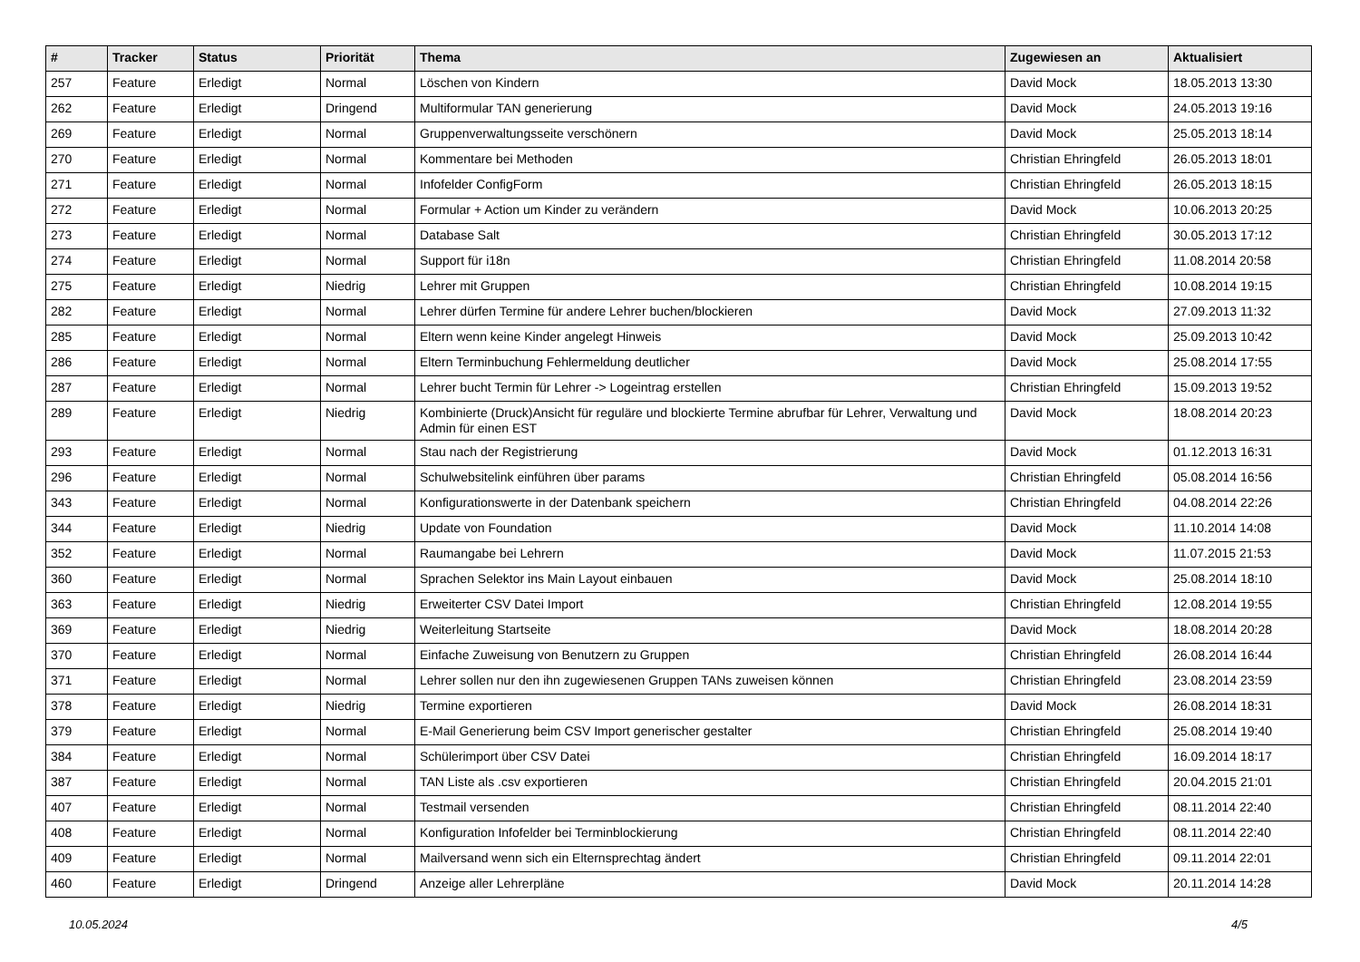| # | Tracker | Status | Priorität | Thema | Zugewiesen an | Aktualisiert |
| --- | --- | --- | --- | --- | --- | --- |
| 257 | Feature | Erledigt | Normal | Löschen von Kindern | David Mock | 18.05.2013 13:30 |
| 262 | Feature | Erledigt | Dringend | Multiformular TAN generierung | David Mock | 24.05.2013 19:16 |
| 269 | Feature | Erledigt | Normal | Gruppenverwaltungsseite verschönern | David Mock | 25.05.2013 18:14 |
| 270 | Feature | Erledigt | Normal | Kommentare bei Methoden | Christian Ehringfeld | 26.05.2013 18:01 |
| 271 | Feature | Erledigt | Normal | Infofelder ConfigForm | Christian Ehringfeld | 26.05.2013 18:15 |
| 272 | Feature | Erledigt | Normal | Formular + Action um Kinder zu verändern | David Mock | 10.06.2013 20:25 |
| 273 | Feature | Erledigt | Normal | Database Salt | Christian Ehringfeld | 30.05.2013 17:12 |
| 274 | Feature | Erledigt | Normal | Support für i18n | Christian Ehringfeld | 11.08.2014 20:58 |
| 275 | Feature | Erledigt | Niedrig | Lehrer mit Gruppen | Christian Ehringfeld | 10.08.2014 19:15 |
| 282 | Feature | Erledigt | Normal | Lehrer dürfen Termine für andere Lehrer buchen/blockieren | David Mock | 27.09.2013 11:32 |
| 285 | Feature | Erledigt | Normal | Eltern wenn keine Kinder angelegt Hinweis | David Mock | 25.09.2013 10:42 |
| 286 | Feature | Erledigt | Normal | Eltern Terminbuchung Fehlermeldung deutlicher | David Mock | 25.08.2014 17:55 |
| 287 | Feature | Erledigt | Normal | Lehrer bucht Termin für Lehrer -> Logeintrag erstellen | Christian Ehringfeld | 15.09.2013 19:52 |
| 289 | Feature | Erledigt | Niedrig | Kombinierte (Druck)Ansicht für reguläre und blockierte Termine abrufbar für Lehrer, Verwaltung und Admin für einen EST | David Mock | 18.08.2014 20:23 |
| 293 | Feature | Erledigt | Normal | Stau nach der Registrierung | David Mock | 01.12.2013 16:31 |
| 296 | Feature | Erledigt | Normal | Schulwebsitelink einführen über params | Christian Ehringfeld | 05.08.2014 16:56 |
| 343 | Feature | Erledigt | Normal | Konfigurationswerte in der Datenbank speichern | Christian Ehringfeld | 04.08.2014 22:26 |
| 344 | Feature | Erledigt | Niedrig | Update von Foundation | David Mock | 11.10.2014 14:08 |
| 352 | Feature | Erledigt | Normal | Raumangabe bei Lehrern | David Mock | 11.07.2015 21:53 |
| 360 | Feature | Erledigt | Normal | Sprachen Selektor ins Main Layout einbauen | David Mock | 25.08.2014 18:10 |
| 363 | Feature | Erledigt | Niedrig | Erweiterter CSV Datei Import | Christian Ehringfeld | 12.08.2014 19:55 |
| 369 | Feature | Erledigt | Niedrig | Weiterleitung Startseite | David Mock | 18.08.2014 20:28 |
| 370 | Feature | Erledigt | Normal | Einfache Zuweisung von Benutzern zu Gruppen | Christian Ehringfeld | 26.08.2014 16:44 |
| 371 | Feature | Erledigt | Normal | Lehrer sollen nur den ihn zugewiesenen Gruppen TANs zuweisen können | Christian Ehringfeld | 23.08.2014 23:59 |
| 378 | Feature | Erledigt | Niedrig | Termine exportieren | David Mock | 26.08.2014 18:31 |
| 379 | Feature | Erledigt | Normal | E-Mail Generierung beim CSV Import generischer gestalter | Christian Ehringfeld | 25.08.2014 19:40 |
| 384 | Feature | Erledigt | Normal | Schülerimport über CSV Datei | Christian Ehringfeld | 16.09.2014 18:17 |
| 387 | Feature | Erledigt | Normal | TAN Liste als .csv exportieren | Christian Ehringfeld | 20.04.2015 21:01 |
| 407 | Feature | Erledigt | Normal | Testmail versenden | Christian Ehringfeld | 08.11.2014 22:40 |
| 408 | Feature | Erledigt | Normal | Konfiguration Infofelder bei Terminblockierung | Christian Ehringfeld | 08.11.2014 22:40 |
| 409 | Feature | Erledigt | Normal | Mailversand wenn sich ein Elternsprechtag ändert | Christian Ehringfeld | 09.11.2014 22:01 |
| 460 | Feature | Erledigt | Dringend | Anzeige aller Lehrerpläne | David Mock | 20.11.2014 14:28 |
10.05.2024 4/5